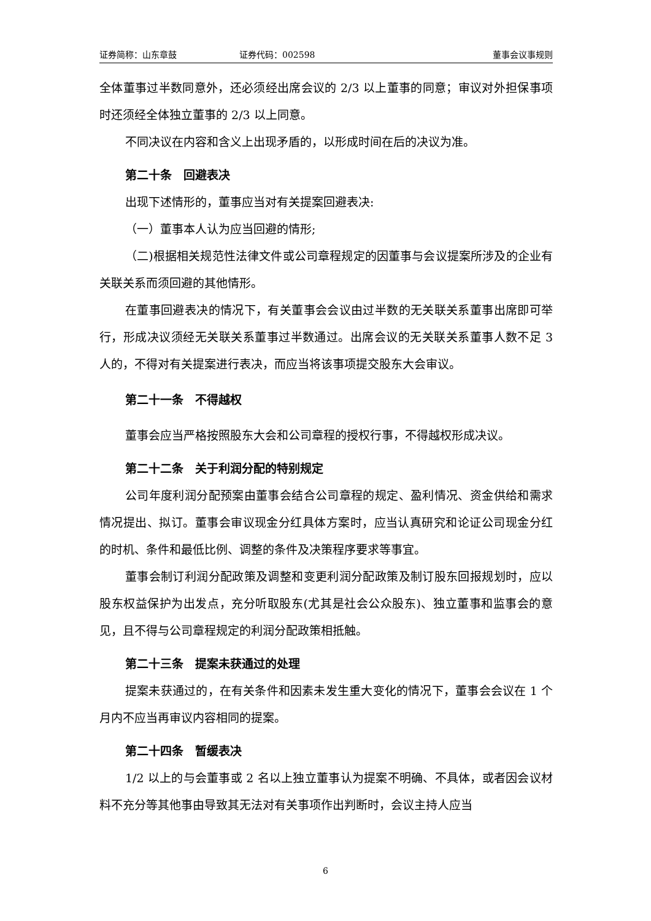证券简称：山东章鼓 证券代码：002598 董事会议事规则
全体董事过半数同意外，还必须经出席会议的 2/3 以上董事的同意；审议对外担保事项时还须经全体独立董事的 2/3 以上同意。
不同决议在内容和含义上出现矛盾的，以形成时间在后的决议为准。
第二十条　回避表决
出现下述情形的，董事应当对有关提案回避表决:
（一）董事本人认为应当回避的情形;
（二)根据相关规范性法律文件或公司章程规定的因董事与会议提案所涉及的企业有关联关系而须回避的其他情形。
在董事回避表决的情况下，有关董事会会议由过半数的无关联关系董事出席即可举行，形成决议须经无关联关系董事过半数通过。出席会议的无关联关系董事人数不足 3 人的，不得对有关提案进行表决，而应当将该事项提交股东大会审议。
第二十一条　不得越权
董事会应当严格按照股东大会和公司章程的授权行事，不得越权形成决议。
第二十二条　关于利润分配的特别规定
公司年度利润分配预案由董事会结合公司章程的规定、盈利情况、资金供给和需求情况提出、拟订。董事会审议现金分红具体方案时，应当认真研究和论证公司现金分红的时机、条件和最低比例、调整的条件及决策程序要求等事宜。
董事会制订利润分配政策及调整和变更利润分配政策及制订股东回报规划时，应以股东权益保护为出发点，充分听取股东(尤其是社会公众股东)、独立董事和监事会的意见，且不得与公司章程规定的利润分配政策相抵触。
第二十三条　提案未获通过的处理
提案未获通过的，在有关条件和因素未发生重大变化的情况下，董事会会议在 1 个月内不应当再审议内容相同的提案。
第二十四条　暂缓表决
1/2 以上的与会董事或 2 名以上独立董事认为提案不明确、不具体，或者因会议材料不充分等其他事由导致其无法对有关事项作出判断时，会议主持人应当
6